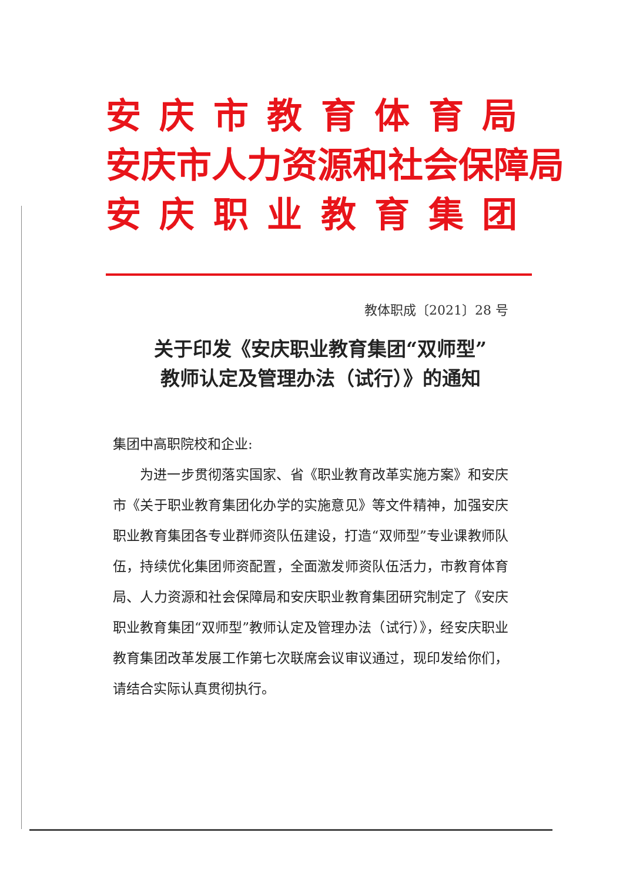安庆市教育体育局
安庆市人力资源和社会保障局
安庆职业教育集团
教体职成〔2021〕28 号
关于印发《安庆职业教育集团“双师型”
教师认定及管理办法（试行）》的通知
集团中高职院校和企业:
为进一步贯彻落实国家、省《职业教育改革实施方案》和安庆市《关于职业教育集团化办学的实施意见》等文件精神，加强安庆职业教育集团各专业群师资队伍建设，打造“双师型”专业课教师队伍，持续优化集团师资配置，全面激发师资队伍活力，市教育体育局、人力资源和社会保障局和安庆职业教育集团研究制定了《安庆职业教育集团“双师型”教师认定及管理办法（试行）》，经安庆职业教育集团改革发展工作第七次联席会议审议通过，现印发给你们，请结合实际认真贯彻执行。